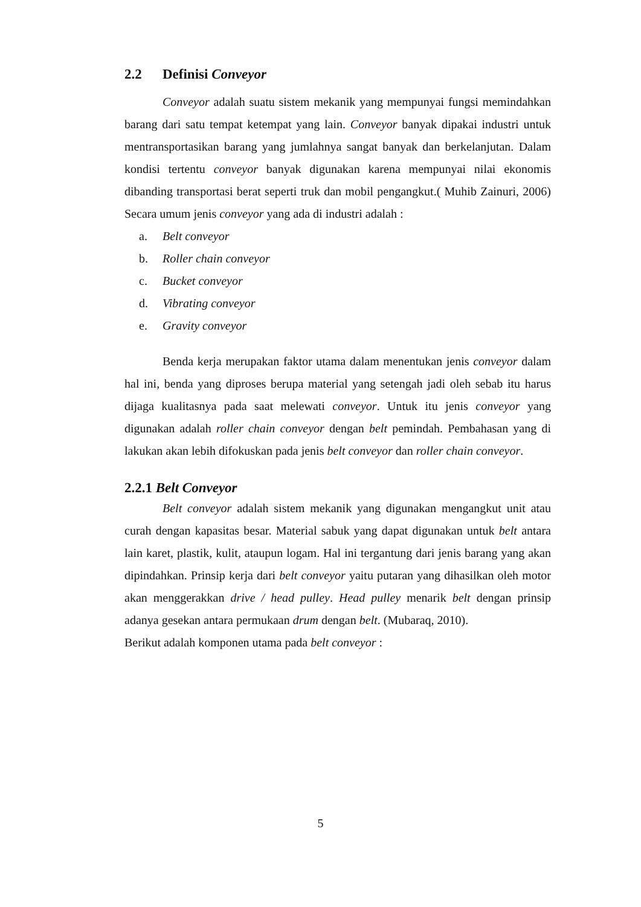2.2 Definisi Conveyor
Conveyor adalah suatu sistem mekanik yang mempunyai fungsi memindahkan barang dari satu tempat ketempat yang lain. Conveyor banyak dipakai industri untuk mentransportasikan barang yang jumlahnya sangat banyak dan berkelanjutan. Dalam kondisi tertentu conveyor banyak digunakan karena mempunyai nilai ekonomis dibanding transportasi berat seperti truk dan mobil pengangkut.( Muhib Zainuri, 2006) Secara umum jenis conveyor yang ada di industri adalah :
a. Belt conveyor
b. Roller chain conveyor
c. Bucket conveyor
d. Vibrating conveyor
e. Gravity conveyor
Benda kerja merupakan faktor utama dalam menentukan jenis conveyor dalam hal ini, benda yang diproses berupa material yang setengah jadi oleh sebab itu harus dijaga kualitasnya pada saat melewati conveyor. Untuk itu jenis conveyor yang digunakan adalah roller chain conveyor dengan belt pemindah. Pembahasan yang di lakukan akan lebih difokuskan pada jenis belt conveyor dan roller chain conveyor.
2.2.1 Belt Conveyor
Belt conveyor adalah sistem mekanik yang digunakan mengangkut unit atau curah dengan kapasitas besar. Material sabuk yang dapat digunakan untuk belt antara lain karet, plastik, kulit, ataupun logam. Hal ini tergantung dari jenis barang yang akan dipindahkan. Prinsip kerja dari belt conveyor yaitu putaran yang dihasilkan oleh motor akan menggerakkan drive / head pulley. Head pulley menarik belt dengan prinsip adanya gesekan antara permukaan drum dengan belt. (Mubaraq, 2010).
Berikut adalah komponen utama pada belt conveyor :
5